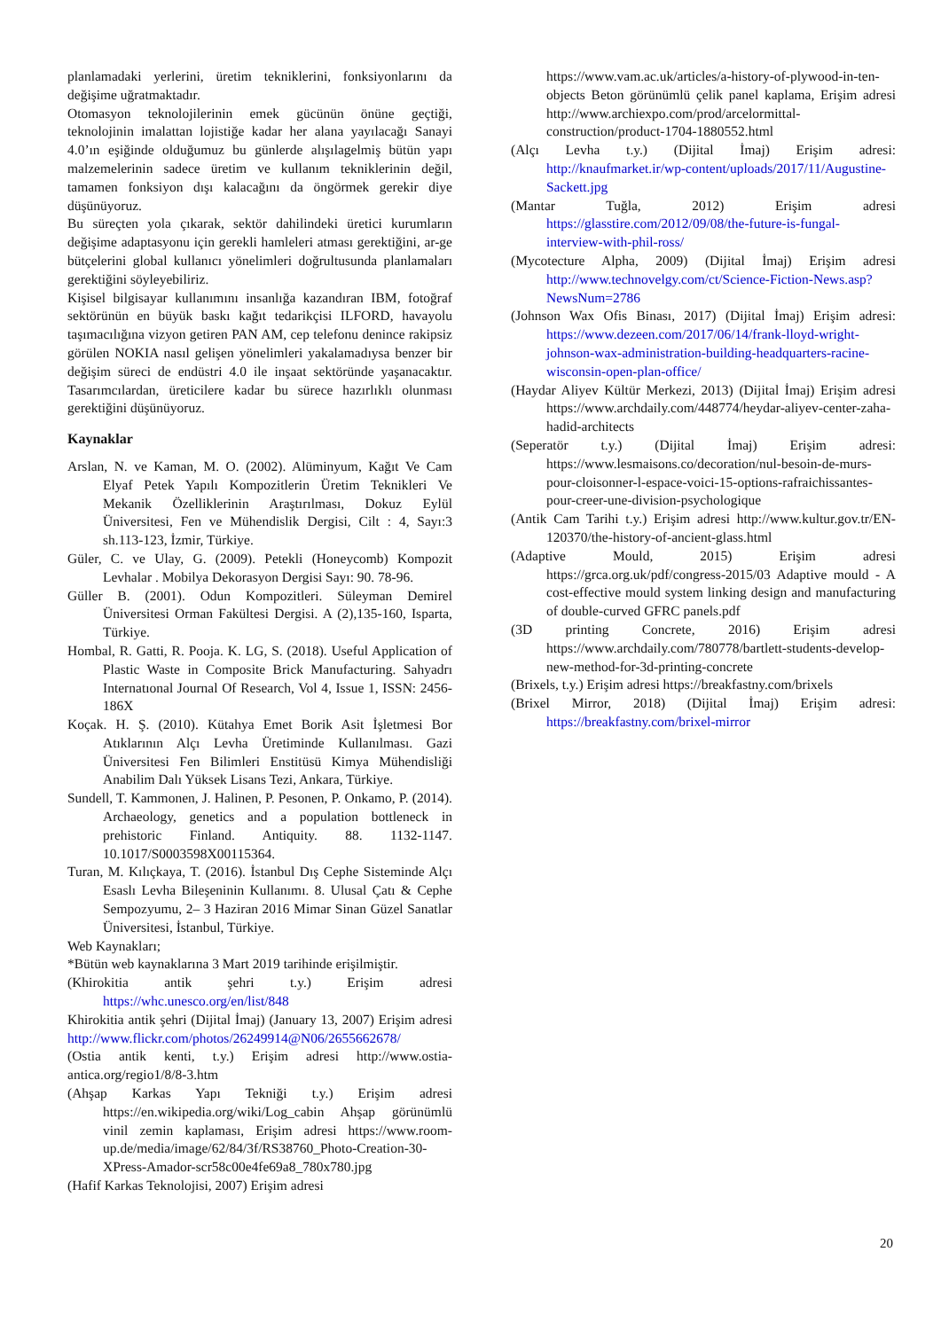planlamadaki yerlerini, üretim tekniklerini, fonksiyonlarını da değişime uğratmaktadır.
Otomasyon teknolojilerinin emek gücünün önüne geçtiği, teknolojinin imalattan lojistiğe kadar her alana yayılacağı Sanayi 4.0’ın eşiğinde olduğumuz bu günlerde alışılagelmiş bütün yapı malzemelerinin sadece üretim ve kullanım tekniklerinin değil, tamamen fonksiyon dışı kalacağını da öngörmek gerekir diye düşünüyoruz.
Bu süreçten yola çıkarak, sektör dahilindeki üretici kurumların değişime adaptasyonu için gerekli hamleleri atması gerektiğini, ar-ge bütçelerini global kullanıcı yönelimleri doğrultusunda planlamaları gerektiğini söyleyebiliriz.
Kişisel bilgisayar kullanımını insanlığa kazandıran IBM, fotoğraf sektörünün en büyük baskı kağıt tedarikçisi ILFORD, havayolu taşımacılığına vizyon getiren PAN AM, cep telefonu denince rakipsiz görülen NOKIA nasıl gelişen yönelimleri yakalamadıysa benzer bir değişim süreci de endüstri 4.0 ile inşaat sektöründe yaşanacaktır. Tasarımcılardan, üreticilere kadar bu sürece hazırlıklı olunması gerektiğini düşünüyoruz.
Kaynaklar
Arslan, N. ve Kaman, M. O. (2002). Alüminyum, Kağıt Ve Cam Elyaf Petek Yapılı Kompozitlerin Üretim Teknikleri Ve Mekanik Özelliklerinin Araştırılması, Dokuz Eylül Üniversitesi, Fen ve Mühendislik Dergisi, Cilt : 4, Sayı:3 sh.113-123, İzmir, Türkiye.
Güler, C. ve Ulay, G. (2009). Petekli (Honeycomb) Kompozit Levhalar . Mobilya Dekorasyon Dergisi Sayı: 90. 78-96.
Güller B. (2001). Odun Kompozitleri. Süleyman Demirel Üniversitesi Orman Fakültesi Dergisi. A (2),135-160, Isparta, Türkiye.
Hombal, R. Gatti, R. Pooja. K. LG, S. (2018). Useful Application of Plastic Waste in Composite Brick Manufacturing. Sahyadrı Internatıonal Journal Of Research, Vol 4, Issue 1, ISSN: 2456-186X
Koçak. H. Ş. (2010). Kütahya Emet Borik Asit İşletmesi Bor Atıklarının Alçı Levha Üretiminde Kullanılması. Gazi Üniversitesi Fen Bilimleri Enstitüsü Kimya Mühendisliği Anabilim Dalı Yüksek Lisans Tezi, Ankara, Türkiye.
Sundell, T. Kammonen, J. Halinen, P. Pesonen, P. Onkamo, P. (2014). Archaeology, genetics and a population bottleneck in prehistoric Finland. Antiquity. 88. 1132-1147. 10.1017/S0003598X00115364.
Turan, M. Kılıçkaya, T. (2016). İstanbul Dış Cephe Sisteminde Alçı Esaslı Levha Bileşeninin Kullanımı. 8. Ulusal Çatı & Cephe Sempozyumu, 2– 3 Haziran 2016 Mimar Sinan Güzel Sanatlar Üniversitesi, İstanbul, Türkiye.
Web Kaynakları;
*Bütün web kaynaklarına 3 Mart 2019 tarihinde erişilmiştir.
(Khirokitia antik şehri t.y.) Erişim adresi https://whc.unesco.org/en/list/848
Khirokitia antik şehri (Dijital İmaj) (January 13, 2007) Erişim adresi http://www.flickr.com/photos/26249914@N06/2655662678/
(Ostia antik kenti, t.y.) Erişim adresi http://www.ostia-antica.org/regio1/8/8-3.htm
(Ahşap Karkas Yapı Tekniği t.y.) Erişim adresi https://en.wikipedia.org/wiki/Log_cabin Ahşap görünümlü vinil zemin kaplaması, Erişim adresi https://www.room-up.de/media/image/62/84/3f/RS38760_Photo-Creation-30-XPress-Amador-scr58c00e4fe69a8_780x780.jpg
(Hafif Karkas Teknolojisi, 2007) Erişim adresi
https://www.vam.ac.uk/articles/a-history-of-plywood-in-ten-objects Beton görünümlü çelik panel kaplama, Erişim adresi http://www.archiexpo.com/prod/arcelormittal-construction/product-1704-1880552.html
(Alçı Levha t.y.) (Dijital İmaj) Erişim adresi: http://knaufmarket.ir/wp-content/uploads/2017/11/Augustine-Sackett.jpg
(Mantar Tuğla, 2012) Erişim adresi https://glasstire.com/2012/09/08/the-future-is-fungal-interview-with-phil-ross/
(Mycotecture Alpha, 2009) (Dijital İmaj) Erişim adresi http://www.technovelgy.com/ct/Science-Fiction-News.asp?NewsNum=2786
(Johnson Wax Ofis Binası, 2017) (Dijital İmaj) Erişim adresi: https://www.dezeen.com/2017/06/14/frank-lloyd-wright-johnson-wax-administration-building-headquarters-racine-wisconsin-open-plan-office/
(Haydar Aliyev Kültür Merkezi, 2013) (Dijital İmaj) Erişim adresi https://www.archdaily.com/448774/heydar-aliyev-center-zaha-hadid-architects
(Seperatör t.y.) (Dijital İmaj) Erişim adresi: https://www.lesmaisons.co/decoration/nul-besoin-de-murs-pour-cloisonner-l-espace-voici-15-options-rafraichissantes-pour-creer-une-division-psychologique
(Antik Cam Tarihi t.y.) Erişim adresi http://www.kultur.gov.tr/EN-120370/the-history-of-ancient-glass.html
(Adaptive Mould, 2015) Erişim adresi https://grca.org.uk/pdf/congress-2015/03 Adaptive mould - A cost-effective mould system linking design and manufacturing of double-curved GFRC panels.pdf
(3D printing Concrete, 2016) Erişim adresi https://www.archdaily.com/780778/bartlett-students-develop-new-method-for-3d-printing-concrete
(Brixels, t.y.) Erişim adresi https://breakfastny.com/brixels
(Brixel Mirror, 2018) (Dijital İmaj) Erişim adresi: https://breakfastny.com/brixel-mirror
20